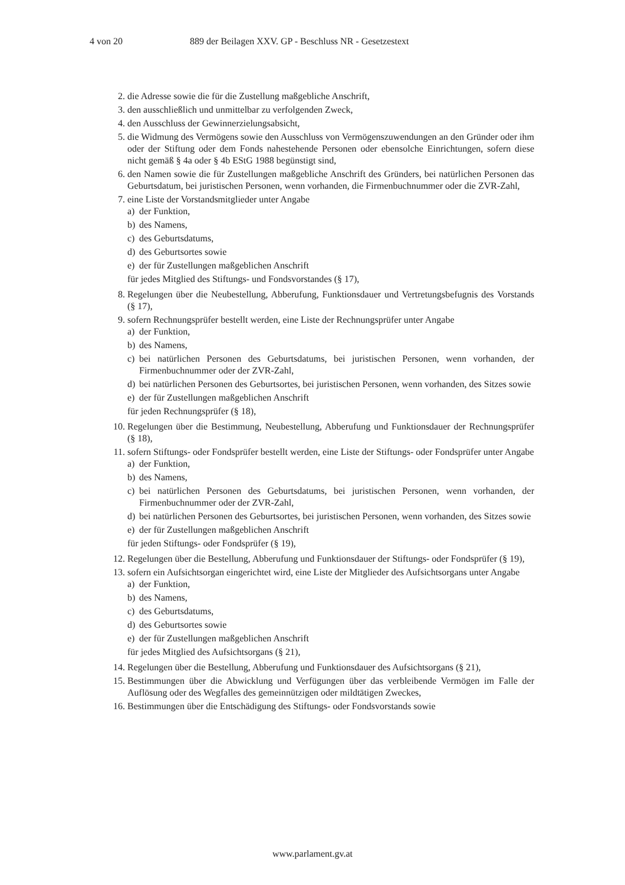4 von 20 889 der Beilagen XXV. GP - Beschluss NR - Gesetzestext
2. die Adresse sowie die für die Zustellung maßgebliche Anschrift,
3. den ausschließlich und unmittelbar zu verfolgenden Zweck,
4. den Ausschluss der Gewinnerzielungsabsicht,
5. die Widmung des Vermögens sowie den Ausschluss von Vermögenszuwendungen an den Gründer oder ihm oder der Stiftung oder dem Fonds nahestehende Personen oder ebensolche Einrichtungen, sofern diese nicht gemäß § 4a oder § 4b EStG 1988 begünstigt sind,
6. den Namen sowie die für Zustellungen maßgebliche Anschrift des Gründers, bei natürlichen Personen das Geburtsdatum, bei juristischen Personen, wenn vorhanden, die Firmenbuchnummer oder die ZVR-Zahl,
7. eine Liste der Vorstandsmitglieder unter Angabe
a) der Funktion,
b) des Namens,
c) des Geburtsdatums,
d) des Geburtsortes sowie
e) der für Zustellungen maßgeblichen Anschrift
für jedes Mitglied des Stiftungs- und Fondsvorstandes (§ 17),
8. Regelungen über die Neubestellung, Abberufung, Funktionsdauer und Vertretungsbefugnis des Vorstands (§ 17),
9. sofern Rechnungsprüfer bestellt werden, eine Liste der Rechnungsprüfer unter Angabe
a) der Funktion,
b) des Namens,
c) bei natürlichen Personen des Geburtsdatums, bei juristischen Personen, wenn vorhanden, der Firmenbuchnummer oder der ZVR-Zahl,
d) bei natürlichen Personen des Geburtsortes, bei juristischen Personen, wenn vorhanden, des Sitzes sowie
e) der für Zustellungen maßgeblichen Anschrift
für jeden Rechnungsprüfer (§ 18),
10. Regelungen über die Bestimmung, Neubestellung, Abberufung und Funktionsdauer der Rechnungsprüfer (§ 18),
11. sofern Stiftungs- oder Fondsprüfer bestellt werden, eine Liste der Stiftungs- oder Fondsprüfer unter Angabe
a) der Funktion,
b) des Namens,
c) bei natürlichen Personen des Geburtsdatums, bei juristischen Personen, wenn vorhanden, der Firmenbuchnummer oder der ZVR-Zahl,
d) bei natürlichen Personen des Geburtsortes, bei juristischen Personen, wenn vorhanden, des Sitzes sowie
e) der für Zustellungen maßgeblichen Anschrift
für jeden Stiftungs- oder Fondsprüfer (§ 19),
12. Regelungen über die Bestellung, Abberufung und Funktionsdauer der Stiftungs- oder Fondsprüfer (§ 19),
13. sofern ein Aufsichtsorgan eingerichtet wird, eine Liste der Mitglieder des Aufsichtsorgans unter Angabe
a) der Funktion,
b) des Namens,
c) des Geburtsdatums,
d) des Geburtsortes sowie
e) der für Zustellungen maßgeblichen Anschrift
für jedes Mitglied des Aufsichtsorgans (§ 21),
14. Regelungen über die Bestellung, Abberufung und Funktionsdauer des Aufsichtsorgans (§ 21),
15. Bestimmungen über die Abwicklung und Verfügungen über das verbleibende Vermögen im Falle der Auflösung oder des Wegfalles des gemeinnützigen oder mildtätigen Zweckes,
16. Bestimmungen über die Entschädigung des Stiftungs- oder Fondsvorstands sowie
www.parlament.gv.at